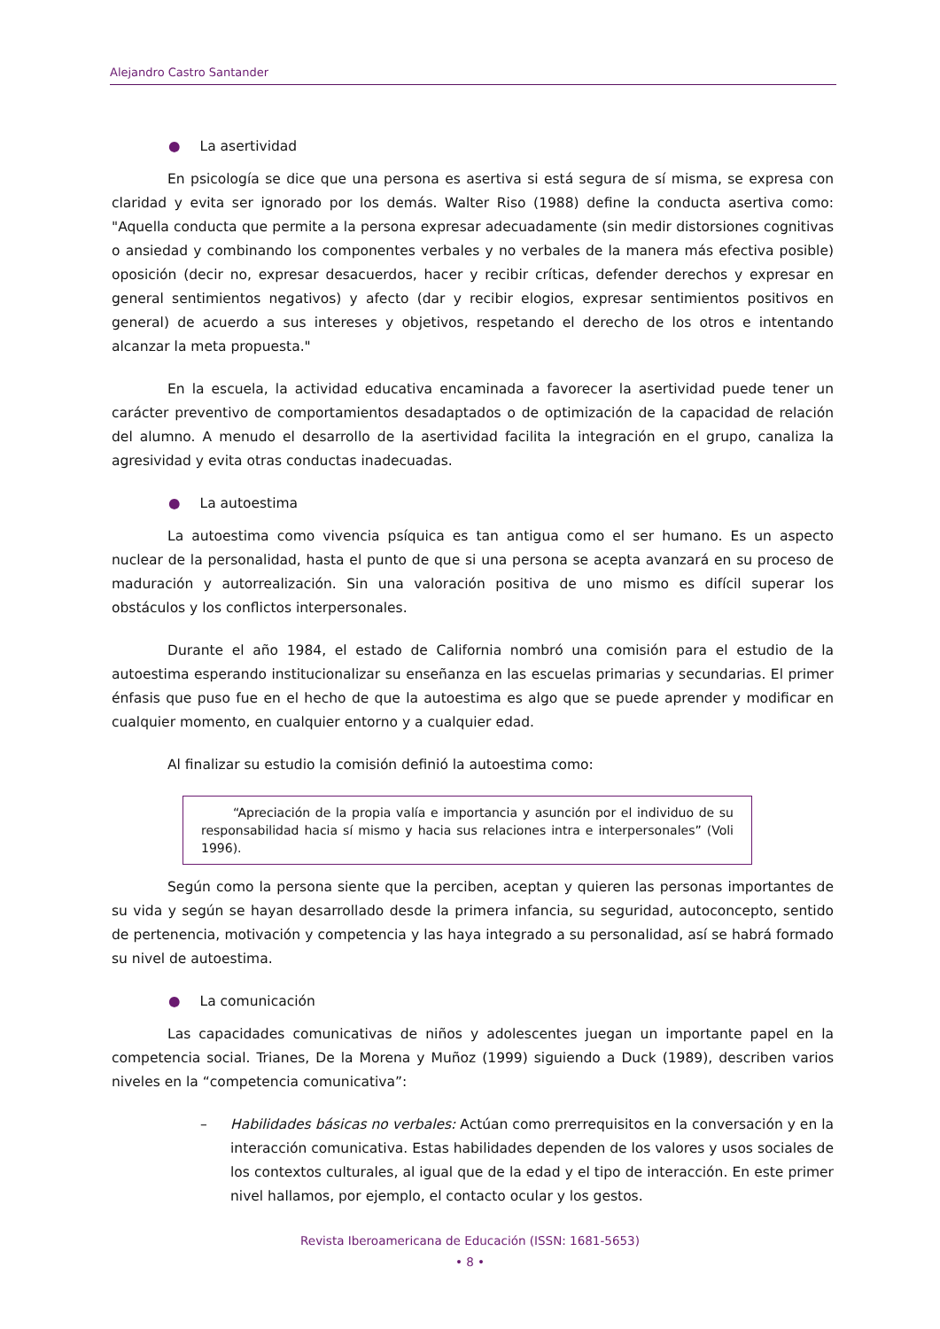Alejandro Castro Santander
● La asertividad
En psicología se dice que una persona es asertiva si está segura de sí misma, se expresa con claridad y evita ser ignorado por los demás. Walter Riso (1988) define la conducta asertiva como: "Aquella conducta que permite a la persona expresar adecuadamente (sin medir distorsiones cognitivas o ansiedad y combinando los componentes verbales y no verbales de la manera más efectiva posible) oposición (decir no, expresar desacuerdos, hacer y recibir críticas, defender derechos y expresar en general sentimientos negativos) y afecto (dar y recibir elogios, expresar sentimientos positivos en general) de acuerdo a sus intereses y objetivos, respetando el derecho de los otros e intentando alcanzar la meta propuesta."
En la escuela, la actividad educativa encaminada a favorecer la asertividad puede tener un carácter preventivo de comportamientos desadaptados o de optimización de la capacidad de relación del alumno. A menudo el desarrollo de la asertividad facilita la integración en el grupo, canaliza la agresividad y evita otras conductas inadecuadas.
● La autoestima
La autoestima como vivencia psíquica es tan antigua como el ser humano. Es un aspecto nuclear de la personalidad, hasta el punto de que si una persona se acepta avanzará en su proceso de maduración y autorrealización. Sin una valoración positiva de uno mismo es difícil superar los obstáculos y los conflictos interpersonales.
Durante el año 1984, el estado de California nombró una comisión para el estudio de la autoestima esperando institucionalizar su enseñanza en las escuelas primarias y secundarias. El primer énfasis que puso fue en el hecho de que la autoestima es algo que se puede aprender y modificar en cualquier momento, en cualquier entorno y a cualquier edad.
Al finalizar su estudio la comisión definió la autoestima como:
“Apreciación de la propia valía e importancia y asunción por el individuo de su responsabilidad hacia sí mismo y hacia sus relaciones intra e interpersonales” (Voli 1996).
Según como la persona siente que la perciben, aceptan y quieren las personas importantes de su vida y según se hayan desarrollado desde la primera infancia, su seguridad, autoconcepto, sentido de pertenencia, motivación y competencia y las haya integrado a su personalidad, así se habrá formado su nivel de autoestima.
● La comunicación
Las capacidades comunicativas de niños y adolescentes juegan un importante papel en la competencia social. Trianes, De la Morena y Muñoz (1999) siguiendo a Duck (1989), describen varios niveles en la “competencia comunicativa”:
– Habilidades básicas no verbales: Actúan como prerrequisitos en la conversación y en la interacción comunicativa. Estas habilidades dependen de los valores y usos sociales de los contextos culturales, al igual que de la edad y el tipo de interacción. En este primer nivel hallamos, por ejemplo, el contacto ocular y los gestos.
Revista Iberoamericana de Educación (ISSN: 1681-5653)
• 8 •